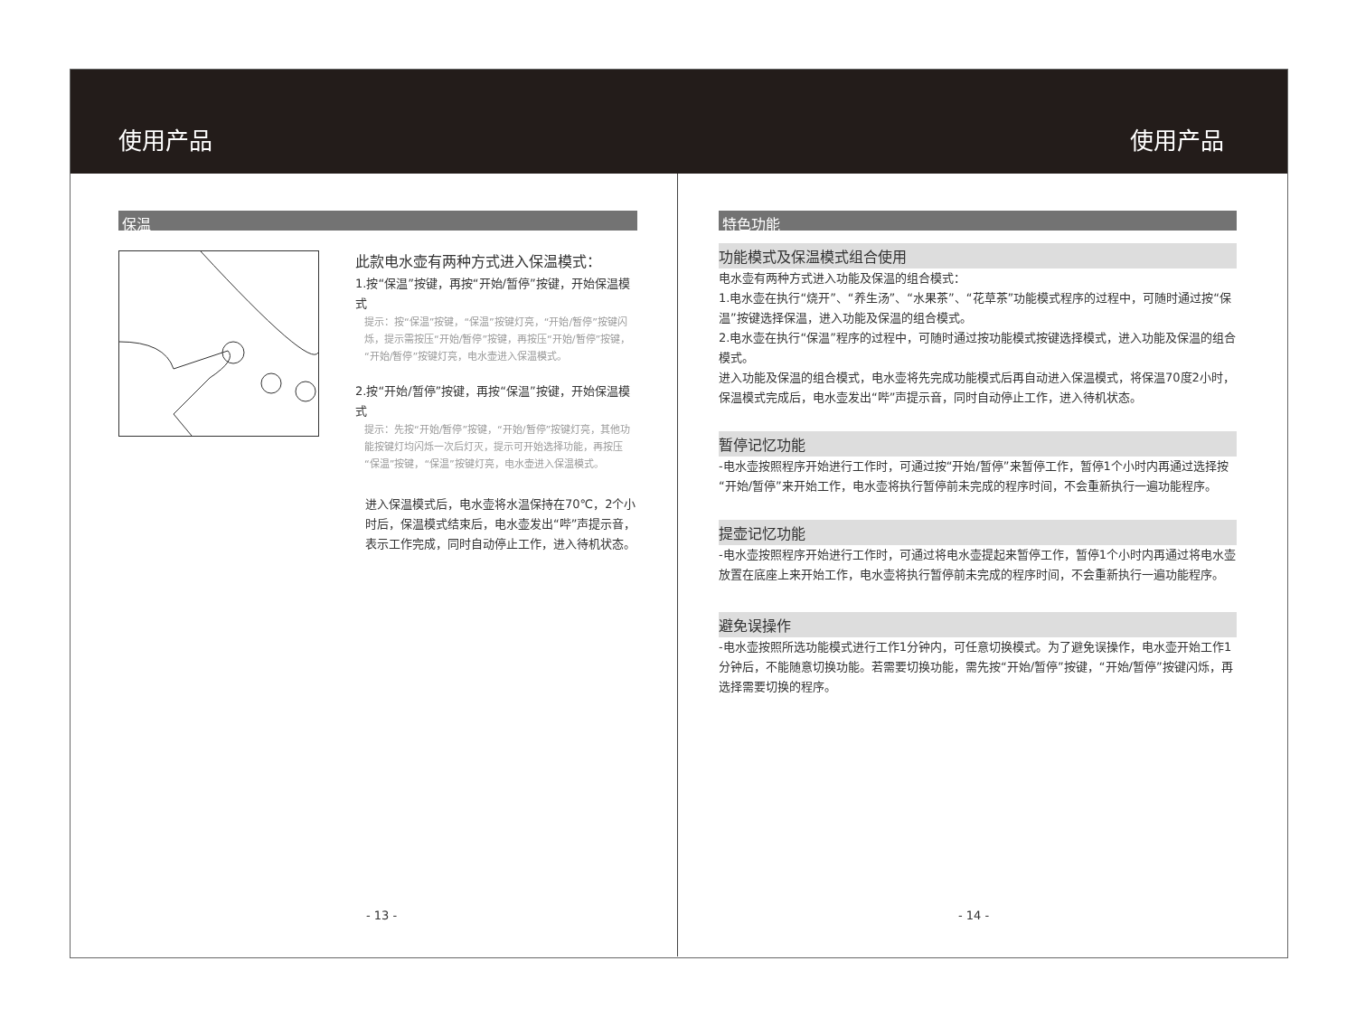使用产品 使用产品
保温
此款电水壶有两种方式进入保温模式：
1.按“保温”按键，再按“开始/暂停”按键，开始保温模式
提示：按“保温”按键，“保温”按键灯亮，“开始/暂停”按键闪烁，提示需按压“开始/暂停”按键，再按压“开始/暂停”按键，“开始/暂停”按键灯亮，电水壶进入保温模式。
2.按“开始/暂停”按键，再按“保温”按键，开始保温模式
提示：先按“开始/暂停”按键，“开始/暂停”按键灯亮，其他功能按键灯均闪烁一次后灯灭，提示可开始选择功能，再按压“保温”按键，“保温”按键灯亮，电水壶进入保温模式。
进入保温模式后，电水壶将水温保持在70℃，2个小时后，保温模式结束后，电水壶发出“哔”声提示音，表示工作完成，同时自动停止工作，进入待机状态。
特色功能
功能模式及保温模式组合使用
电水壶有两种方式进入功能及保温的组合模式：
1.电水壶在执行“烧开”、“养生汤”、“水果茶”、“花草茶”功能模式程序的过程中，可随时通过按“保温”按键选择保温，进入功能及保温的组合模式。
2.电水壶在执行“保温”程序的过程中，可随时通过按功能模式按键选择模式，进入功能及保温的组合模式。
进入功能及保温的组合模式，电水壶将先完成功能模式后再自动进入保温模式，将保温70度2小时，保温模式完成后，电水壶发出“哔”声提示音，同时自动停止工作，进入待机状态。
暂停记忆功能
-电水壶按照程序开始进行工作时，可通过按“开始/暂停”来暂停工作，暂停1个小时内再通过选择按“开始/暂停”来开始工作，电水壶将执行暂停前未完成的程序时间，不会重新执行一遍功能程序。
提壶记忆功能
-电水壶按照程序开始进行工作时，可通过将电水壶提起来暂停工作，暂停1个小时内再通过将电水壶放置在底座上来开始工作，电水壶将执行暂停前未完成的程序时间，不会重新执行一遍功能程序。
避免误操作
-电水壶按照所选功能模式进行工作1分钟内，可任意切换模式。为了避免误操作，电水壶开始工作1分钟后，不能随意切换功能。若需要切换功能，需先按“开始/暂停”按键，“开始/暂停”按键闪烁，再选择需要切换的程序。
- 13 - - 14 -